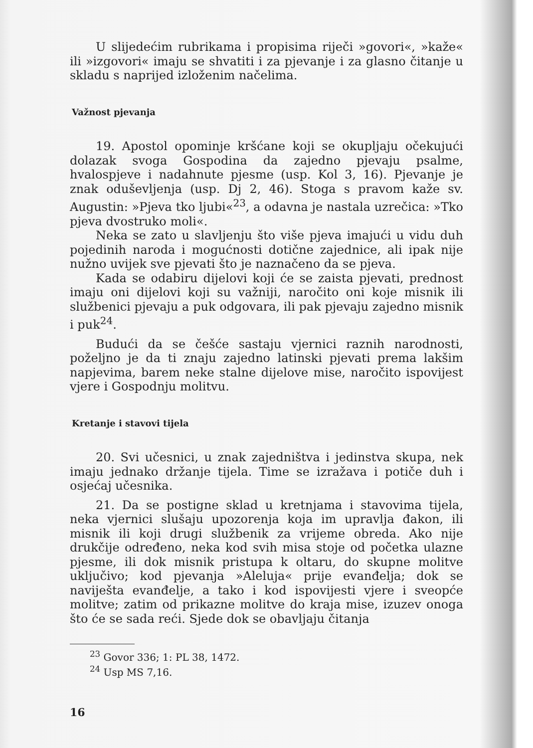U slijedećim rubrikama i propisima riječi »govori«, »kaže« ili »izgovori« imaju se shvatiti i za pjevanje i za glasno čitanje u skladu s naprijed izloženim načelima.
Važnost pjevanja
19. Apostol opominje kršćane koji se okupljaju očekujući dolazak svoga Gospodina da zajedno pjevaju psalme, hvalospjeve i nadahnute pjesme (usp. Kol 3, 16). Pjevanje je znak oduševljenja (usp. Dj 2, 46). Stoga s pravom kaže sv. Augustin: »Pjeva tko ljubi«<sup>23</sup>, a odavna je nastala uzrečica: »Tko pjeva dvostruko moli«.
Neka se zato u slavljenju što više pjeva imajući u vidu duh pojedinih naroda i mogućnosti dotične zajednice, ali ipak nije nužno uvijek sve pjevati što je naznačeno da se pjeva.
Kada se odabiru dijelovi koji će se zaista pjevati, prednost imaju oni dijelovi koji su važniji, naročito oni koje misnik ili službenici pjevaju a puk odgovara, ili pak pjevaju zajedno misnik i puk<sup>24</sup>.
Budući da se češće sastaju vjernici raznih narodnosti, poželjno je da ti znaju zajedno latinski pjevati prema lakšim napjevima, barem neke stalne dijelove mise, naročito ispovijest vjere i Gospodnju molitvu.
Kretanje i stavovi tijela
20. Svi učesnici, u znak zajedništva i jedinstva skupa, nek imaju jednako držanje tijela. Time se izražava i potiče duh i osjećaj učesnika.
21. Da se postigne sklad u kretnjama i stavovima tijela, neka vjernici slušaju upozorenja koja im upravlja đakon, ili misnik ili koji drugi službenik za vrijeme obreda. Ako nije drukčije određeno, neka kod svih misa stoje od početka ulazne pjesme, ili dok misnik pristupa k oltaru, do skupne molitve uključivo; kod pjevanja »Aleluja« prije evanđelja; dok se naviješta evanđelje, a tako i kod ispovijesti vjere i sveopće molitve; zatim od prikazne molitve do kraja mise, izuzev onoga što će se sada reći. Sjede dok se obavljaju čitanja
<sup>23</sup> Govor 336; 1: PL 38, 1472.
<sup>24</sup> Usp MS 7,16.
16